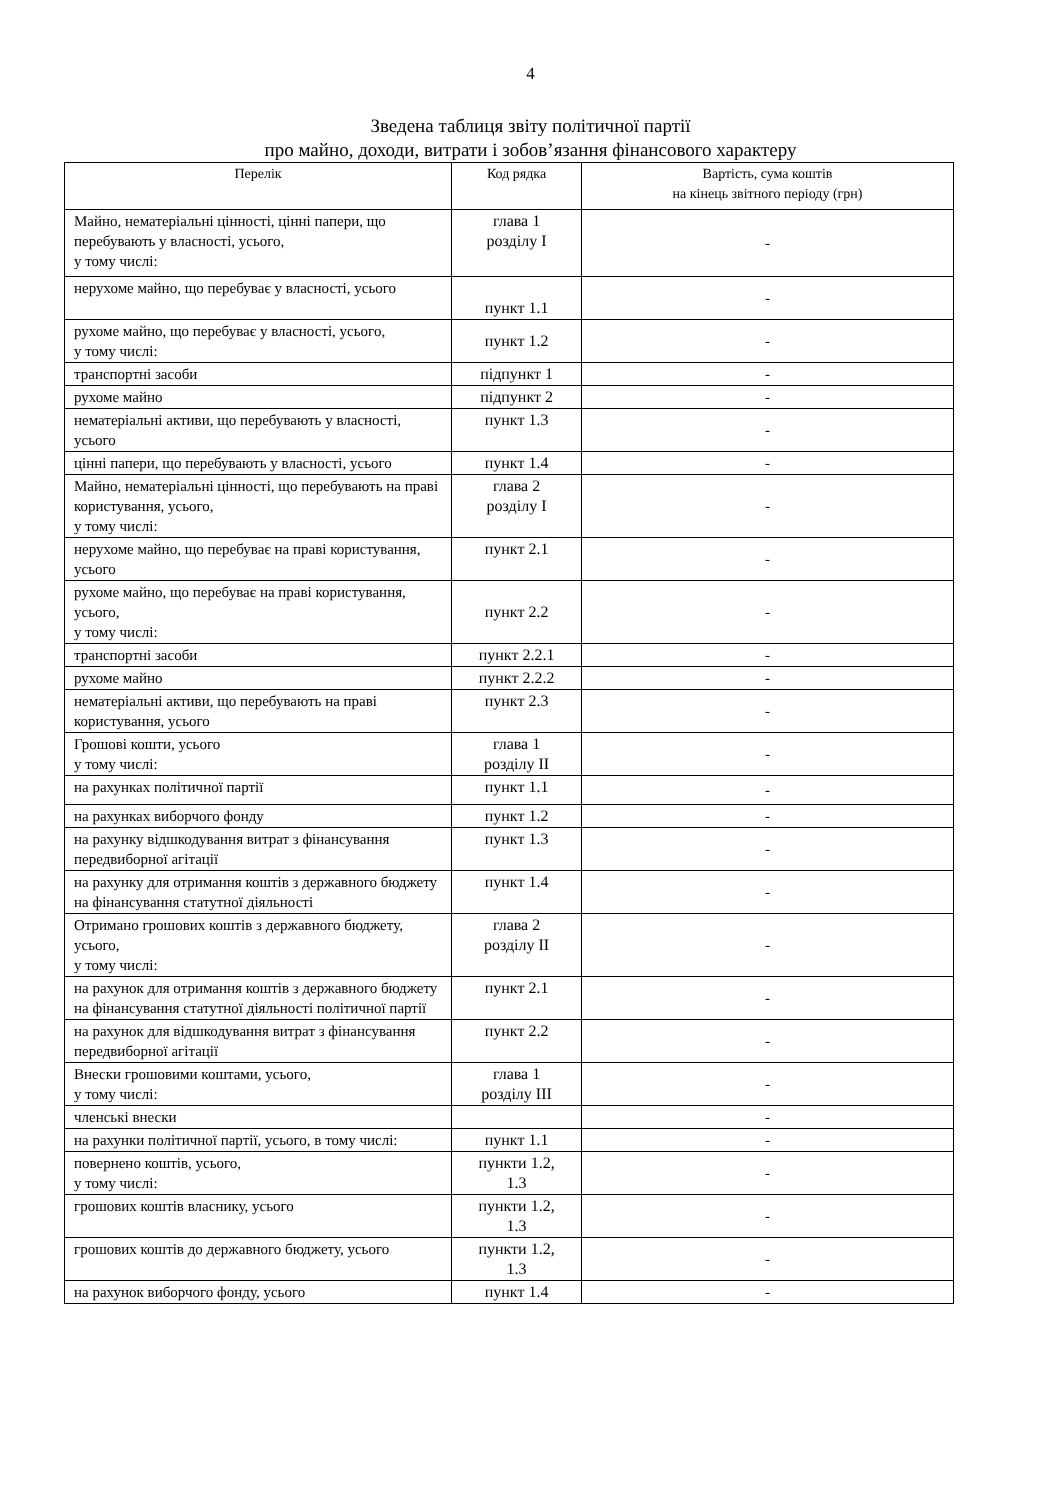4
Зведена таблиця звіту політичної партії
про майно, доходи, витрати і зобов’язання фінансового характеру
| Перелік | Код рядка | Вартість, сума коштів на кінець звітного періоду (грн) |
| --- | --- | --- |
| Майно, нематеріальні цінності, цінні папери, що перебувають у власності, усього, у тому числі: | глава 1 розділу I | - |
| нерухоме майно, що перебуває у власності, усього | пункт 1.1 | - |
| рухоме майно, що перебуває у власності, усього, у тому числі: | пункт 1.2 | - |
| транспортні засоби | підпункт 1 | - |
| рухоме майно | підпункт 2 | - |
| нематеріальні активи, що перебувають у власності, усього | пункт 1.3 | - |
| цінні папери, що перебувають у власності, усього | пункт 1.4 | - |
| Майно, нематеріальні цінності, що перебувають на праві користування, усього, у тому числі: | глава 2 розділу I | - |
| нерухоме майно, що перебуває на праві користування, усього | пункт 2.1 | - |
| рухоме майно, що перебуває на праві користування, усього, у тому числі: | пункт 2.2 | - |
| транспортні засоби | пункт 2.2.1 | - |
| рухоме майно | пункт 2.2.2 | - |
| нематеріальні активи, що перебувають на праві користування, усього | пункт 2.3 | - |
| Грошові кошти, усього у тому числі: | глава 1 розділу II | - |
| на рахунках політичної партії | пункт 1.1 | - |
| на рахунках виборчого фонду | пункт 1.2 | - |
| на рахунку відшкодування витрат з фінансування передвиборної агітації | пункт 1.3 | - |
| на рахунку для отримання коштів з державного бюджету на фінансування статутної діяльності | пункт 1.4 | - |
| Отримано грошових коштів з державного бюджету, усього, у тому числі: | глава 2 розділу II | - |
| на рахунок для отримання коштів з державного бюджету на фінансування статутної діяльності політичної партії | пункт 2.1 | - |
| на рахунок для відшкодування витрат з фінансування передвиборної агітації | пункт 2.2 | - |
| Внески грошовими коштами, усього, у тому числі: | глава 1 розділу III | - |
| членські внески | | - |
| на рахунки політичної партії, усього, в тому числі: | пункт 1.1 | - |
| повернено коштів, усього, у тому числі: | пункти 1.2, 1.3 | - |
| грошових коштів власнику, усього | пункти 1.2, 1.3 | - |
| грошових коштів до державного бюджету, усього | пункти 1.2, 1.3 | - |
| на рахунок виборчого фонду, усього | пункт 1.4 | - |